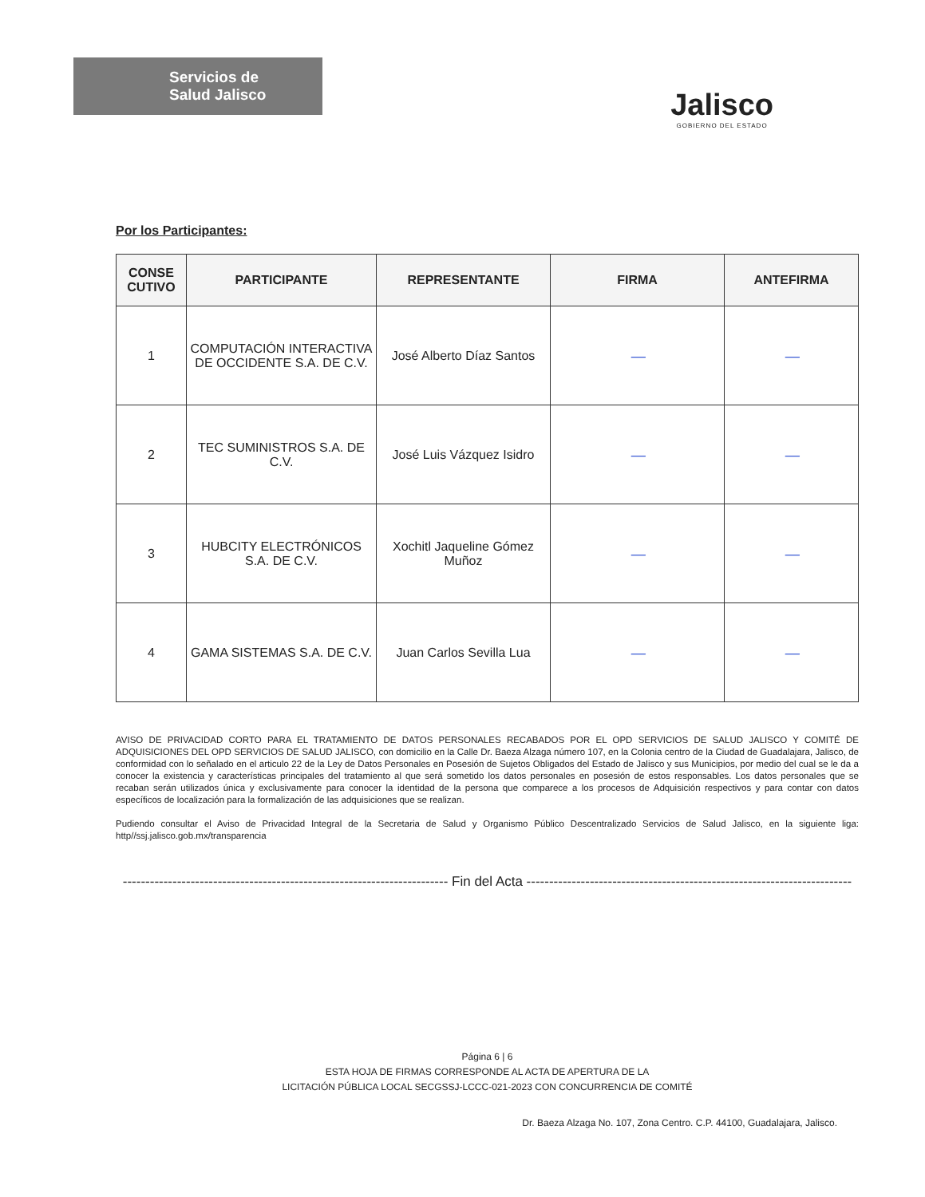Servicios de
Salud Jalisco
Jalisco
GOBIERNO DEL ESTADO
Por los Participantes:
| CONSE CUTIVO | PARTICIPANTE | REPRESENTANTE | FIRMA | ANTEFIRMA |
| --- | --- | --- | --- | --- |
| 1 | COMPUTACIÓN INTERACTIVA DE OCCIDENTE S.A. DE C.V. | José Alberto Díaz Santos | — | — |
| 2 | TEC SUMINISTROS S.A. DE C.V. | José Luis Vázquez Isidro | — | — |
| 3 | HUBCITY ELECTRÓNICOS S.A. DE C.V. | Xochitl Jaqueline Gómez Muñoz | — | — |
| 4 | GAMA SISTEMAS S.A. DE C.V. | Juan Carlos Sevilla Lua | — | — |
AVISO DE PRIVACIDAD CORTO PARA EL TRATAMIENTO DE DATOS PERSONALES RECABADOS POR EL OPD SERVICIOS DE SALUD JALISCO Y COMITÉ DE ADQUISICIONES DEL OPD SERVICIOS DE SALUD JALISCO, con domicilio en la Calle Dr. Baeza Alzaga número 107, en la Colonia centro de la Ciudad de Guadalajara, Jalisco, de conformidad con lo señalado en el articulo 22 de la Ley de Datos Personales en Posesión de Sujetos Obligados del Estado de Jalisco y sus Municipios, por medio del cual se le da a conocer la existencia y características principales del tratamiento al que será sometido los datos personales en posesión de estos responsables. Los datos personales que se recaban serán utilizados única y exclusivamente para conocer la identidad de la persona que comparece a los procesos de Adquisición respectivos y para contar con datos específicos de localización para la formalización de las adquisiciones que se realizan.
Pudiendo consultar el Aviso de Privacidad Integral de la Secretaria de Salud y Organismo Público Descentralizado Servicios de Salud Jalisco, en la siguiente liga: http//ssj.jalisco.gob.mx/transparencia
------------------------------------------------------------------------ Fin del Acta ------------------------------------------------------------------------
Página 6 | 6
ESTA HOJA DE FIRMAS CORRESPONDE AL ACTA DE APERTURA DE LA
LICITACIÓN PÚBLICA LOCAL SECGSSJ-LCCC-021-2023 CON CONCURRENCIA DE COMITÉ
Dr. Baeza Alzaga No. 107, Zona Centro. C.P. 44100, Guadalajara, Jalisco.